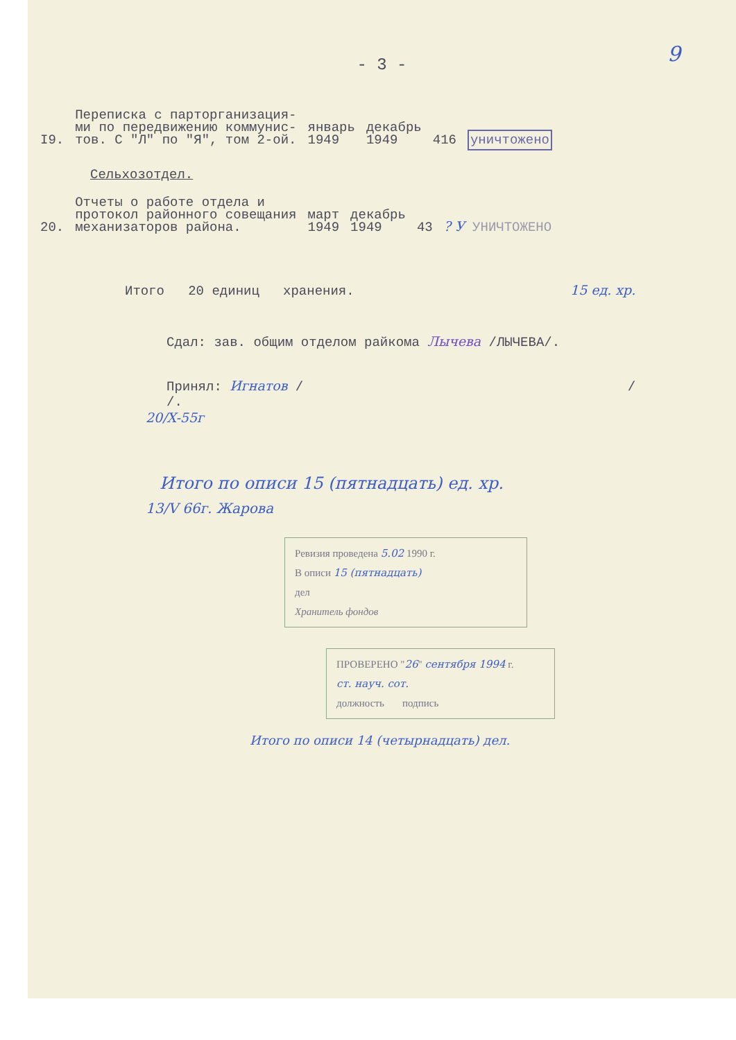9
- 3 -
| I9. | Переписка с парторганизация- ми по передвижению коммунис- тов. С "Л" по "Я", том 2-ой. | январь 1949 | декабрь 1949 | 416 | уничтожено |
Сельхозотдел.
| 20. | Отчеты о работе отдела и протокол районного совещания механизаторов района. | март 1949 | декабрь 1949 | 43 | ? У УНИЧТОЖЕНО |
Итого 20 единиц хранения. 15 ед. хр.
Сдал: зав. общим отделом райкома Лычева /ЛЫЧЕВА/.
Принял: Игнатов / / /.
20/X-55г
Итого по описи 15 (пятнадцать) ед. хр.
13/V 66г. Жарова
Ревизия проведена 5.02 1990 г.
В описи 15 (пятнадцать)
дел
Хранитель фондов
ПРОВЕРЕНО "26" сентября 1994 г.
ст. науч. сот.
должность подпись
Итого по описи 14 (четырнадцать) дел.